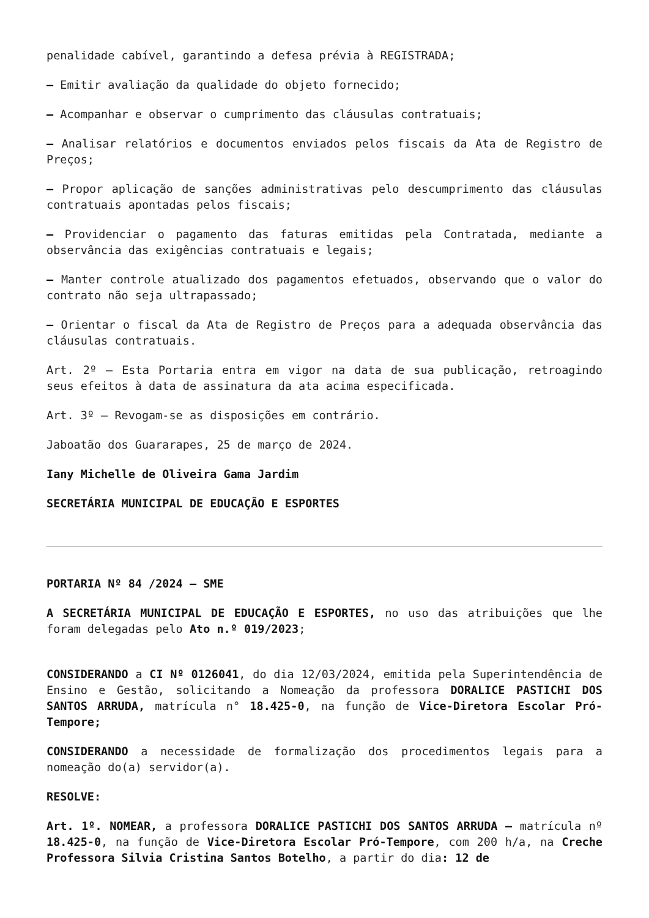penalidade cabível, garantindo a defesa prévia à REGISTRADA;
– Emitir avaliação da qualidade do objeto fornecido;
– Acompanhar e observar o cumprimento das cláusulas contratuais;
– Analisar relatórios e documentos enviados pelos fiscais da Ata de Registro de Preços;
– Propor aplicação de sanções administrativas pelo descumprimento das cláusulas contratuais apontadas pelos fiscais;
– Providenciar o pagamento das faturas emitidas pela Contratada, mediante a observância das exigências contratuais e legais;
– Manter controle atualizado dos pagamentos efetuados, observando que o valor do contrato não seja ultrapassado;
– Orientar o fiscal da Ata de Registro de Preços para a adequada observância das cláusulas contratuais.
Art. 2º – Esta Portaria entra em vigor na data de sua publicação, retroagindo seus efeitos à data de assinatura da ata acima especificada.
Art. 3º – Revogam-se as disposições em contrário.
Jaboatão dos Guararapes, 25 de março de 2024.
Iany Michelle de Oliveira Gama Jardim
SECRETÁRIA MUNICIPAL DE EDUCAÇÃO E ESPORTES
PORTARIA Nº 84 /2024 – SME
A SECRETÁRIA MUNICIPAL DE EDUCAÇÃO E ESPORTES, no uso das atribuições que lhe foram delegadas pelo Ato n.º 019/2023;
CONSIDERANDO a CI Nº 0126041, do dia 12/03/2024, emitida pela Superintendência de Ensino e Gestão, solicitando a Nomeação da professora DORALICE PASTICHI DOS SANTOS ARRUDA, matrícula n° 18.425-0, na função de Vice-Diretora Escolar Pró-Tempore;
CONSIDERANDO a necessidade de formalização dos procedimentos legais para a nomeação do(a) servidor(a).
RESOLVE:
Art. 1º. NOMEAR, a professora DORALICE PASTICHI DOS SANTOS ARRUDA – matrícula nº 18.425-0, na função de Vice-Diretora Escolar Pró-Tempore, com 200 h/a, na Creche Professora Silvia Cristina Santos Botelho, a partir do dia: 12 de